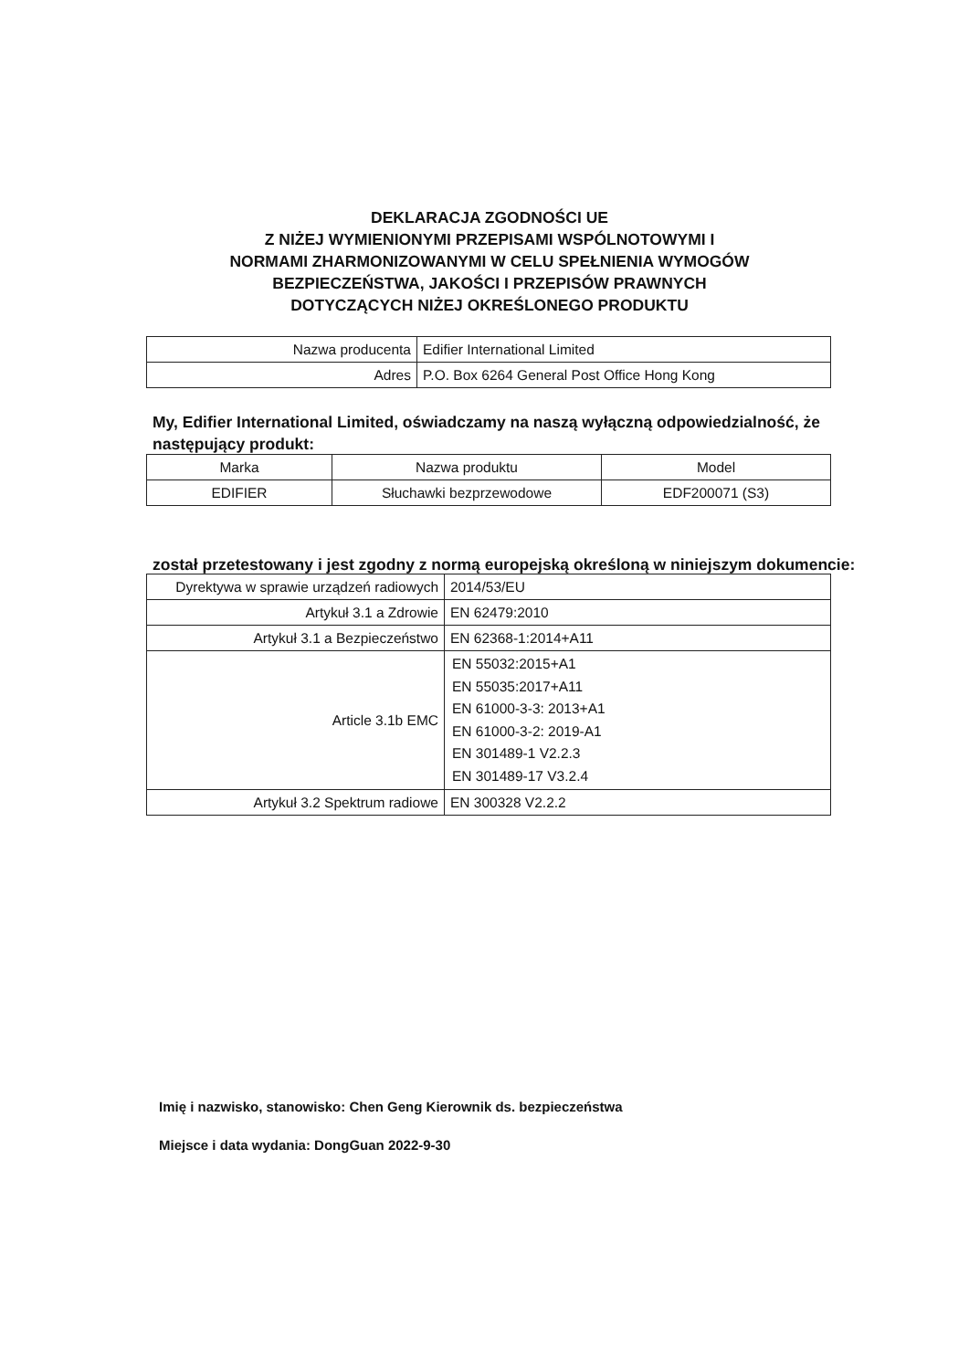DEKLARACJA ZGODNOŚCI UE
Z NIŻEJ WYMIENIONYMI PRZEPISAMI WSPÓLNOTOWYMI I
NORMAMI ZHARMONIZOWANYMI W CELU SPEŁNIENIA WYMOGÓW
BEZPIECZEŃSTWA, JAKOŚCI I PRZEPISÓW PRAWNYCH
DOTYCZĄCYCH NIŻEJ OKREŚLONEGO PRODUKTU
| Nazwa producenta | Edifier International Limited |
| Adres | P.O. Box 6264 General Post Office Hong Kong |
My, Edifier International Limited, oświadczamy na naszą wyłączną odpowiedzialność, że następujący produkt:
| Marka | Nazwa produktu | Model |
| EDIFIER | Słuchawki bezprzewodowe | EDF200071 (S3) |
został przetestowany i jest zgodny z normą europejską określoną w niniejszym dokumencie:
| Dyrektywa w sprawie urządzeń radiowych | 2014/53/EU |
| Artykuł 3.1 a Zdrowie | EN 62479:2010 |
| Artykuł 3.1 a Bezpieczeństwo | EN 62368-1:2014+A11 |
| Article 3.1b EMC | EN 55032:2015+A1 EN 55035:2017+A11 EN 61000-3-3: 2013+A1 EN 61000-3-2: 2019-A1 EN 301489-1 V2.2.3 EN 301489-17 V3.2.4 |
| Artykuł 3.2 Spektrum radiowe | EN 300328 V2.2.2 |
Imię i nazwisko, stanowisko: Chen Geng Kierownik ds. bezpieczeństwa
Miejsce i data wydania: DongGuan 2022-9-30